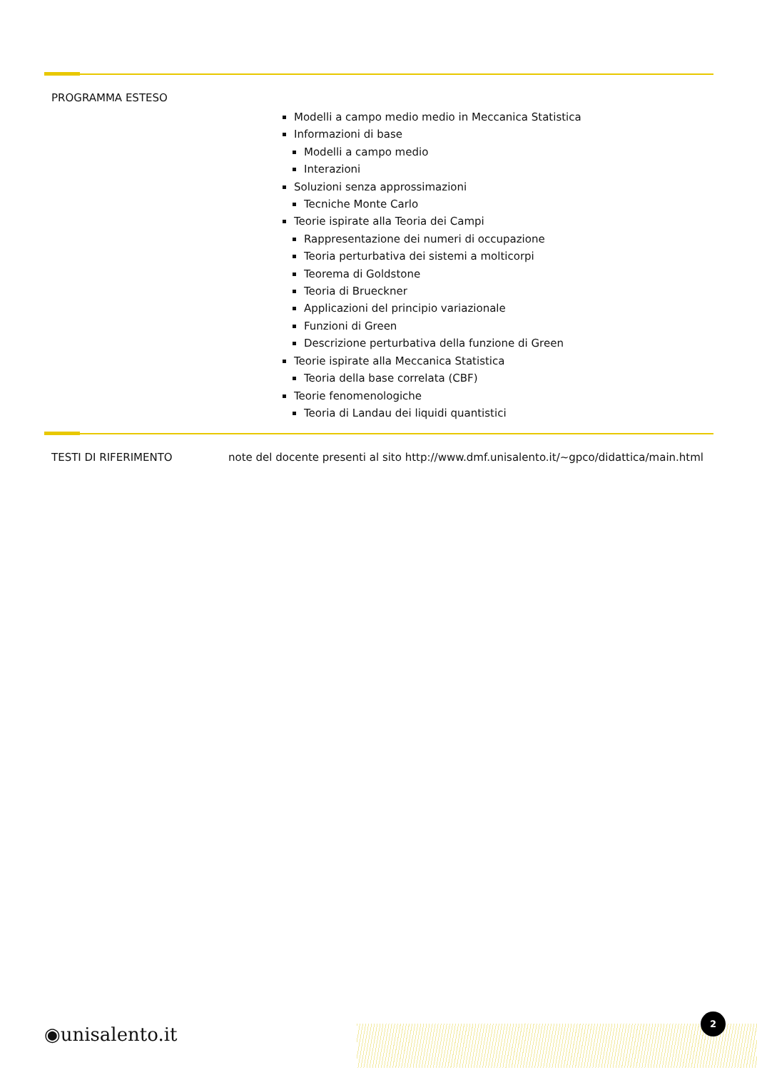PROGRAMMA ESTESO
Modelli a campo medio medio in Meccanica Statistica
Informazioni di base
Modelli a campo medio
Interazioni
Soluzioni senza approssimazioni
Tecniche Monte Carlo
Teorie ispirate alla Teoria dei Campi
Rappresentazione dei numeri di occupazione
Teoria perturbativa dei sistemi a molticorpi
Teorema di Goldstone
Teoria di Brueckner
Applicazioni del principio variazionale
Funzioni di Green
Descrizione perturbativa della funzione di Green
Teorie ispirate alla Meccanica Statistica
Teoria della base correlata (CBF)
Teorie fenomenologiche
Teoria di Landau dei liquidi quantistici
TESTI DI RIFERIMENTO note del docente presenti al sito http://www.dmf.unisalento.it/~gpco/didattica/main.html
◉unisalento.it
2